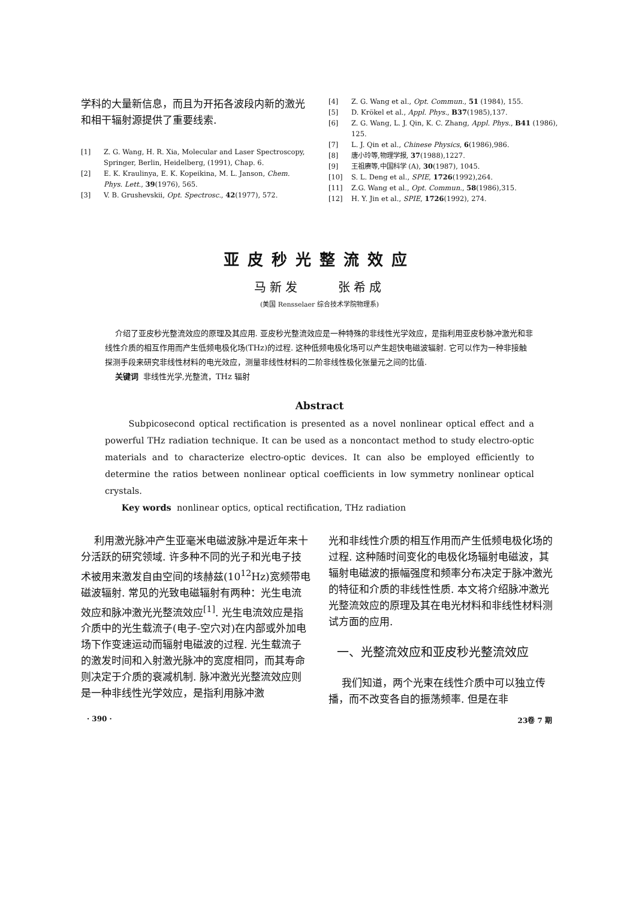学科的大量新信息，而且为开拓各波段内新的激光和相干辐射源提供了重要线索.
[1] Z. G. Wang, H. R. Xia, Molecular and Laser Spectroscopy, Springer, Berlin, Heidelberg, (1991), Chap. 6.
[2] E. K. Kraulinya, E. K. Kopeikina, M. L. Janson, Chem. Phys. Lett., 39(1976), 565.
[3] V. B. Grushevskii, Opt. Spectrosc., 42(1977), 572.
[4] Z. G. Wang et al., Opt. Commun., 51 (1984), 155.
[5] D. Krökel et al., Appl. Phys., B37(1985),137.
[6] Z. G. Wang, L. J. Qin, K. C. Zhang, Appl. Phys., B41 (1986), 125.
[7] L. J. Qin et al., Chinese Physics, 6(1986),986.
[8] 唐小玲等,物理学报, 37(1988),1227.
[9] 王祖赓等,中国科学 (A), 30(1987), 1045.
[10] S. L. Deng et al., SPIE, 1726(1992),264.
[11] Z.G. Wang et al., Opt. Commun., 58(1986),315.
[12] H. Y. Jin et al., SPIE, 1726(1992), 274.
亚皮秒光整流效应
马新发 张希成
(美国 Rensselaer 综合技术学院物理系)
介绍了亚皮秒光整流效应的原理及其应用. 亚皮秒光整流效应是一种特殊的非线性光学效应，是指利用亚皮秒脉冲激光和非线性介质的相互作用而产生低频电极化场(THz)的过程. 这种低频电极化场可以产生超快电磁波辐射. 它可以作为一种非接触探测手段来研究非线性材料的电光效应，测量非线性材料的二阶非线性极化张量元之间的比值.
关键词 非线性光学,光整流，THz 辐射
Abstract
Subpicosecond optical rectification is presented as a novel nonlinear optical effect and a powerful THz radiation technique. It can be used as a noncontact method to study electro-optic materials and to characterize electro-optic devices. It can also be employed efficiently to determine the ratios between nonlinear optical coefficients in low symmetry nonlinear optical crystals.
Key words nonlinear optics, optical rectification, THz radiation
利用激光脉冲产生亚毫米电磁波脉冲是近年来十分活跃的研究领域. 许多种不同的光子和光电子技术被用来激发自由空间的垓赫兹(10<sup>12</sup>Hz)宽频带电磁波辐射. 常见的光致电磁辐射有两种：光生电流效应和脉冲激光光整流效应<sup>[1]</sup>. 光生电流效应是指介质中的光生载流子(电子-空穴对)在内部或外加电场下作变速运动而辐射电磁波的过程. 光生载流子的激发时间和入射激光脉冲的宽度相同，而其寿命则决定于介质的衰减机制. 脉冲激光光整流效应则是一种非线性光学效应，是指利用脉冲激
光和非线性介质的相互作用而产生低频电极化场的过程. 这种随时间变化的电极化场辐射电磁波，其辐射电磁波的振幅强度和频率分布决定于脉冲激光的特征和介质的非线性性质. 本文将介绍脉冲激光光整流效应的原理及其在电光材料和非线性材料测试方面的应用.
一、光整流效应和亚皮秒光整流效应
我们知道，两个光束在线性介质中可以独立传播，而不改变各自的振荡频率. 但是在非
· 390 · 23卷 7 期